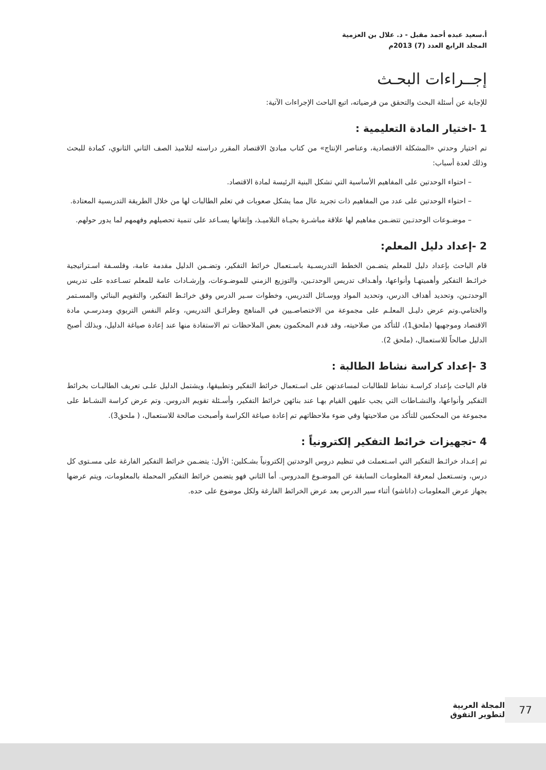أ.سعيد عبده أحمد مقبل - د. علال بن العزمية
المجلد الرابع العدد (7) 2013م
إجــراءات البحـث
للإجابة عن أسئلة البحث والتحقق من فرضياته، اتبع الباحث الإجراءات الآتية:
1 -اختيار المادة التعليمية :
تم اختيار وحدتي «المشكلة الاقتصادية، وعناصر الإنتاج» من كتاب مبادئ الاقتصاد المقرر دراسته لتلاميذ الصف الثاني الثانوي، كمادة للبحث وذلك لعدة أسباب:
– احتواء الوحدتين على المفاهيم الأساسية التي تشكل البنية الرئيسة لمادة الاقتصاد.
– احتواء الوحدتين على عدد من المفاهيم ذات تجريد عال مما يشكل صعوبات في تعلم الطالبات لها من خلال الطريقة التدريسية المعتادة.
– موضـوعات الوحدتـين تتضـمن مفاهيم لها علاقة مباشـرة بحيـاة التلاميـذ، وإتقانها يسـاعد على تنمية تحصيلهم وفهمهم لما يدور حولهم.
2 -إعداد دليل المعلم:
قام الباحث بإعداد دليل للمعلم يتضـمن الخطط التدريسـية باسـتعمال خرائط التفكير، وتضـمن الدليل مقدمة عامة، وفلسـفة اسـتراتيجية خرائـط التفكير وأهميتهـا وأنواعها، وأهـداف تدريس الوحدتـين، والتوزيع الزمني للموضـوعات، وإرشـادات عامة للمعلم تسـاعده على تدريس الوحدتـين، وتحديد أهداف الدرس، وتحديد المواد ووسـائل التدريس، وخطوات سـير الدرس وفق خرائـط التفكير، والتقويم البنائي والمسـتمر والختامي.وتم عرض دليـل المعلـم على مجموعة من الاختصاصـيين في المناهج وطرائـق التدريس، وعلم النفس التربوي ومدرسـي مادة الاقتصاد وموجهيها (ملحق1)، للتأكد من صلاحيته، وقد قدم المحكمون بعض الملاحظات تم الاستفادة منها عند إعادة صياغة الدليل، وبذلك أصبح الدليل صالحاً للاستعمال، (ملحق 2).
3 -إعداد كراسة نشاط الطالبة :
قام الباحث بإعداد كراسـة نشاط للطالبات لمساعدتهن على اسـتعمال خرائط التفكير وتطبيقها، ويشتمل الدليل علـى تعريف الطالبـات بخرائط التفكير وأنواعها، والنشـاطات التي يجب عليهن القيام بهـا عند بنائهن خرائط التفكير، وأسـئلة تقويم الدروس. وتم عرض كراسة النشـاط على مجموعة من المحكمين للتأكد من صلاحيتها وفي ضوء ملاحظاتهم تم إعادة صياغة الكراسة وأصبحت صالحة للاستعمال، ( ملحق3).
4 -تجهيزات خرائط التفكير إلكترونياً :
تم إعـداد خرائـط التفكير التي اسـتعملت في تنظيم دروس الوحدتين إلكترونياً بشـكلين: الأول: يتضـمن خرائط التفكير الفارغة على مسـتوى كل درس، وتسـتعمل لمعرفة المعلومات السابقة عن الموضـوع المدروس. أما الثاني فهو يتضمن خرائط التفكير المحملة بالمعلومات، ويتم عرضها بجهاز عرض المعلومات (داتاشو) أثناء سير الدرس بعد عرض الخرائط الفارغة ولكل موضوع على حده.
77
المجلة العربية
لتطوير التفوق